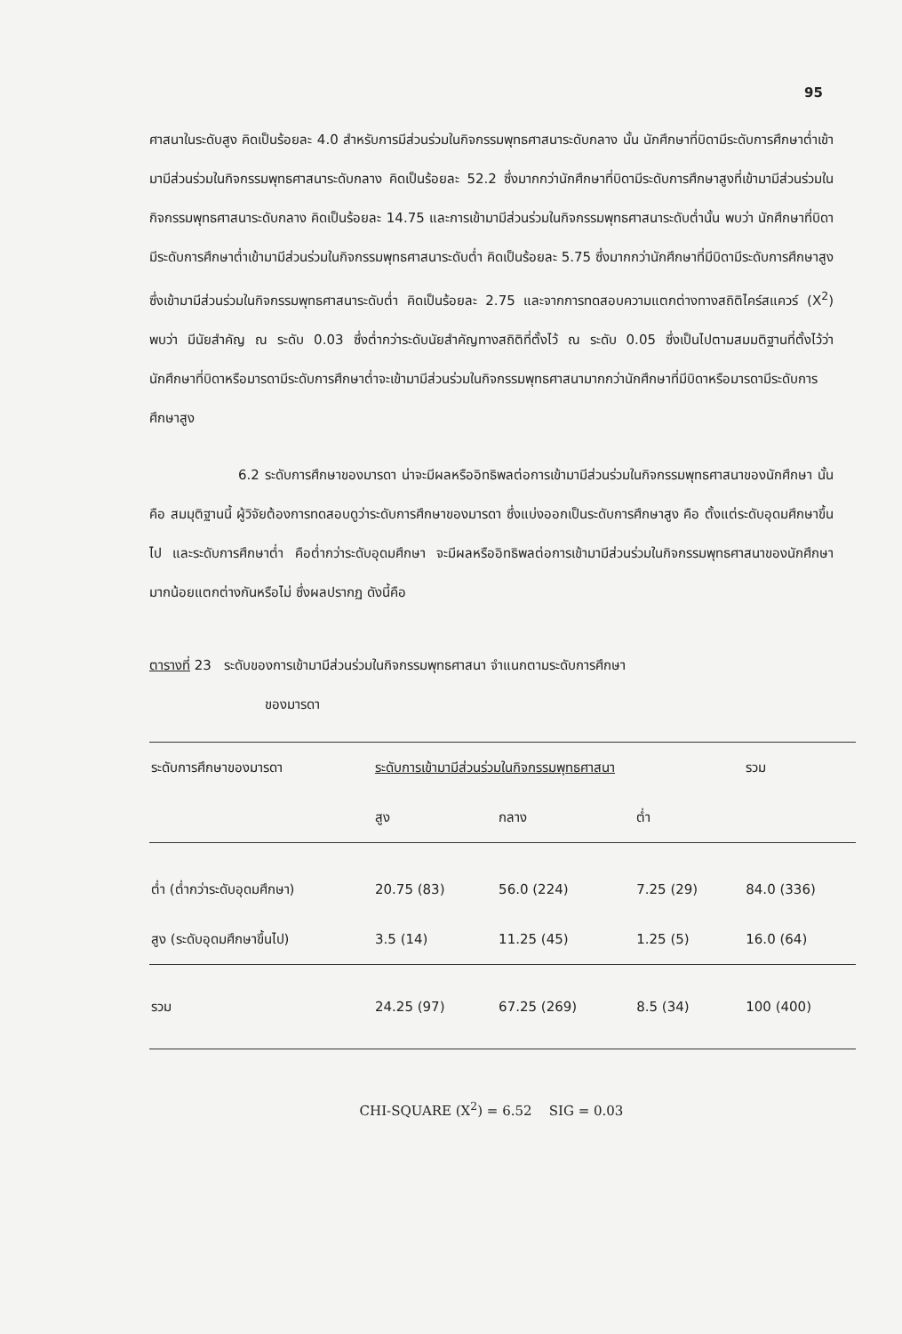95
ศาสนาในระดับสูง คิดเป็นร้อยละ 4.0 สำหรับการมีส่วนร่วมในกิจกรรมพุทธศาสนาระดับกลาง นั้น นักศึกษาที่บิดามีระดับการศึกษาต่ำเข้ามามีส่วนร่วมในกิจกรรมพุทธศาสนาระดับกลาง คิดเป็นร้อยละ 52.2 ซึ่งมากกว่านักศึกษาที่บิดามีระดับการศึกษาสูงที่เข้ามามีส่วนร่วมในกิจกรรมพุทธศาสนาระดับกลาง คิดเป็นร้อยละ 14.75 และการเข้ามามีส่วนร่วมในกิจกรรมพุทธศาสนาระดับต่ำนั้น พบว่า นักศึกษาที่บิดามีระดับการศึกษาต่ำเข้ามามีส่วนร่วมในกิจกรรมพุทธศาสนาระดับต่ำ คิดเป็นร้อยละ 5.75 ซึ่งมากกว่านักศึกษาที่มีบิดามีระดับการศึกษาสูง ซึ่งเข้ามามีส่วนร่วมในกิจกรรมพุทธศาสนาระดับต่ำ คิดเป็นร้อยละ 2.75 และจากการทดสอบความแตกต่างทางสถิติไคร์สแควร์ (X<sup>2</sup>) พบว่า มีนัยสำคัญ ณ ระดับ 0.03 ซึ่งต่ำกว่าระดับนัยสำคัญทางสถิติที่ตั้งไว้ ณ ระดับ 0.05 ซึ่งเป็นไปตามสมมติฐานที่ตั้งไว้ว่า นักศึกษาที่บิดาหรือมารดามีระดับการศึกษาต่ำจะเข้ามามีส่วนร่วมในกิจกรรมพุทธศาสนามากกว่านักศึกษาที่มีบิดาหรือมารดามีระดับการศึกษาสูง
6.2 ระดับการศึกษาของมารดา น่าจะมีผลหรืออิทธิพลต่อการเข้ามามีส่วนร่วมในกิจกรรมพุทธศาสนาของนักศึกษา นั้นคือ สมมุติฐานนี้ ผู้วิจัยต้องการทดสอบดูว่าระดับการศึกษาของมารดา ซึ่งแบ่งออกเป็นระดับการศึกษาสูง คือ ตั้งแต่ระดับอุดมศึกษาขึ้นไป และระดับการศึกษาต่ำ คือต่ำกว่าระดับอุดมศึกษา จะมีผลหรืออิทธิพลต่อการเข้ามามีส่วนร่วมในกิจกรรมพุทธศาสนาของนักศึกษามากน้อยแตกต่างกันหรือไม่ ซึ่งผลปรากฏ ดังนี้คือ
ตารางที่ 23 ระดับของการเข้ามามีส่วนร่วมในกิจกรรมพุทธศาสนา จำแนกตามระดับการศึกษา
ของมารดา
| ระดับการศึกษาของมารดา | ระดับการเข้ามามีส่วนร่วมในกิจกรรมพุทธศาสนา | | | รวม |
| --- | --- | --- | --- | --- |
| | สูง | กลาง | ต่ำ | |
| ต่ำ (ต่ำกว่าระดับอุดมศึกษา) | 20.75 (83) | 56.0 (224) | 7.25 (29) | 84.0 (336) |
| สูง (ระดับอุดมศึกษาขึ้นไป) | 3.5 (14) | 11.25 (45) | 1.25 (5) | 16.0 (64) |
| รวม | 24.25 (97) | 67.25 (269) | 8.5 (34) | 100 (400) |
CHI-SQUARE (X<sup>2</sup>) = 6.52 SIG = 0.03